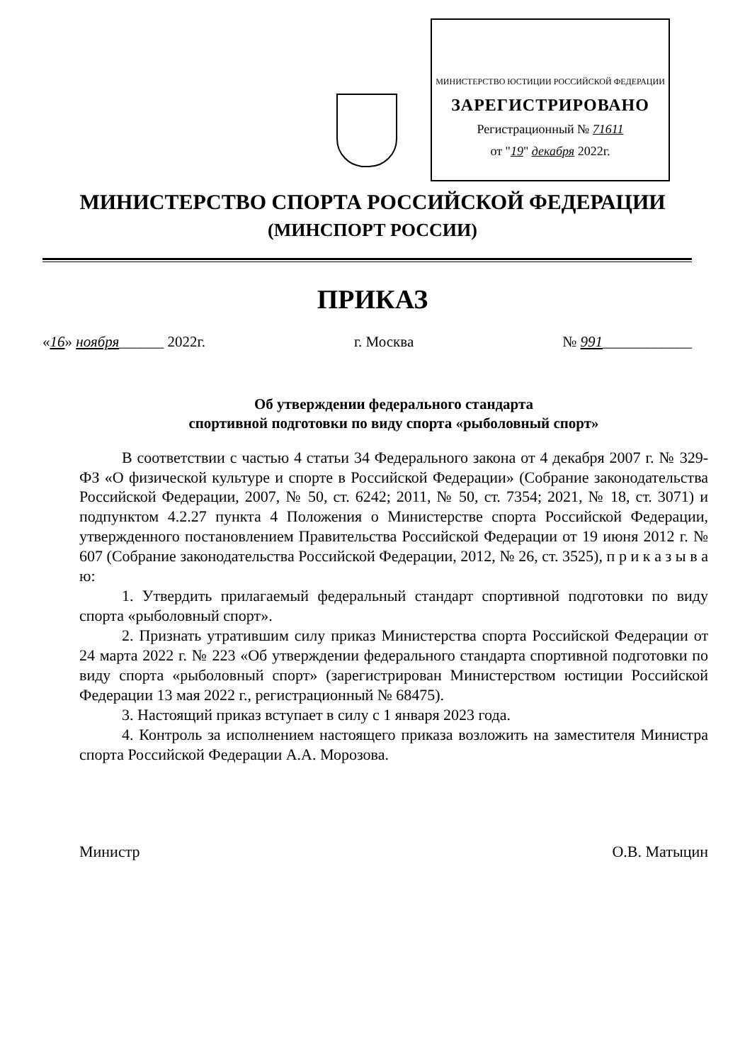МИНИСТЕРСТВО ЮСТИЦИИ РОССИЙСКОЙ ФЕДЕРАЦИИ
ЗАРЕГИСТРИРОВАНО
Регистрационный № 71611
от "19" декабря 2022г.
МИНИСТЕРСТВО СПОРТА РОССИЙСКОЙ ФЕДЕРАЦИИ
(МИНСПОРТ РОССИИ)
ПРИКАЗ
«16» ноября______ 2022г. г. Москва № 991____________
Об утверждении федерального стандарта
спортивной подготовки по виду спорта «рыболовный спорт»
В соответствии с частью 4 статьи 34 Федерального закона от 4 декабря 2007 г. № 329-ФЗ «О физической культуре и спорте в Российской Федерации» (Собрание законодательства Российской Федерации, 2007, № 50, ст. 6242; 2011, № 50, ст. 7354; 2021, № 18, ст. 3071) и подпунктом 4.2.27 пункта 4 Положения о Министерстве спорта Российской Федерации, утвержденного постановлением Правительства Российской Федерации от 19 июня 2012 г. № 607 (Собрание законодательства Российской Федерации, 2012, № 26, ст. 3525), п р и к а з ы в а ю:
1. Утвердить прилагаемый федеральный стандарт спортивной подготовки по виду спорта «рыболовный спорт».
2. Признать утратившим силу приказ Министерства спорта Российской Федерации от 24 марта 2022 г. № 223 «Об утверждении федерального стандарта спортивной подготовки по виду спорта «рыболовный спорт» (зарегистрирован Министерством юстиции Российской Федерации 13 мая 2022 г., регистрационный № 68475).
3. Настоящий приказ вступает в силу с 1 января 2023 года.
4. Контроль за исполнением настоящего приказа возложить на заместителя Министра спорта Российской Федерации А.А. Морозова.
Министр О.В. Матыцин